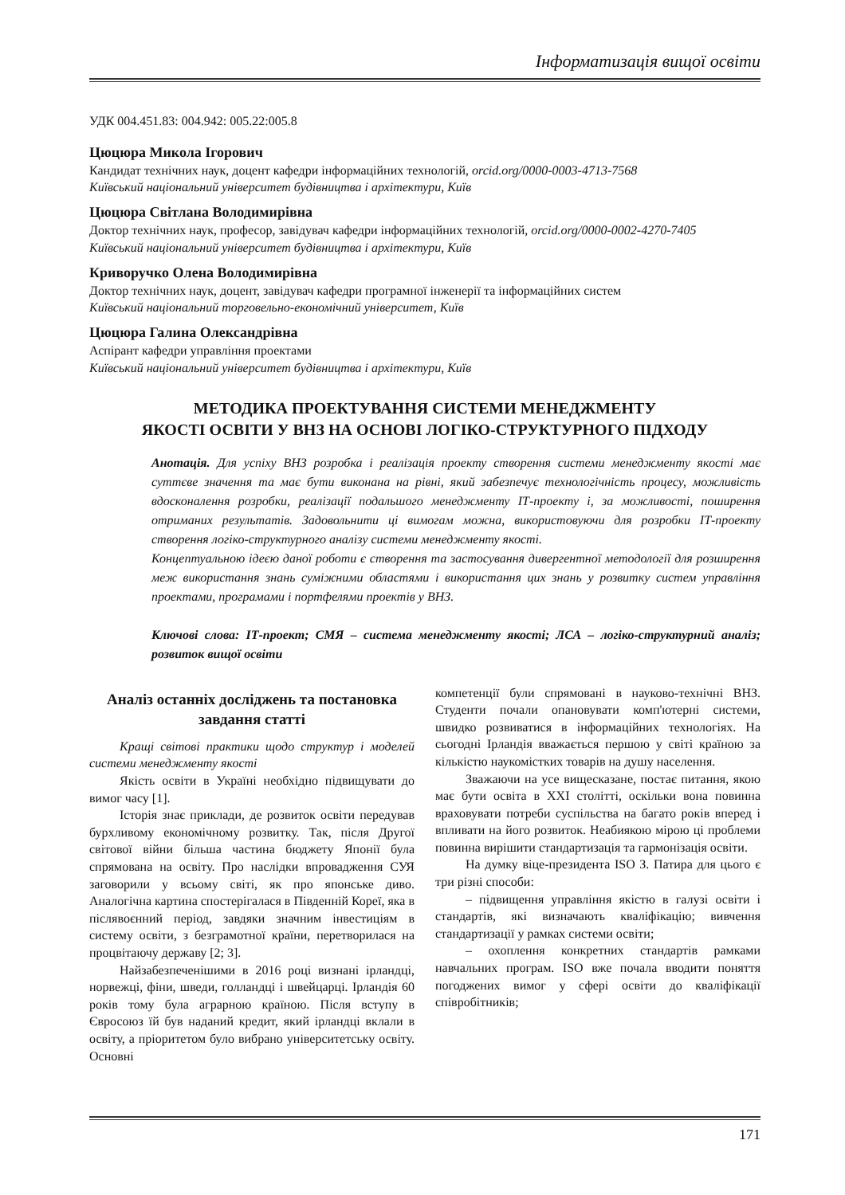Інформатизація вищої освіти
УДК 004.451.83: 004.942: 005.22:005.8
Цюцюра Микола Ігорович
Кандидат технічних наук, доцент кафедри інформаційних технологій, orcid.org/0000-0003-4713-7568
Київський національний університет будівництва і архітектури, Київ
Цюцюра Світлана Володимирівна
Доктор технічних наук, професор, завідувач кафедри інформаційних технологій, orcid.org/0000-0002-4270-7405
Київський національний університет будівництва і архітектури, Київ
Криворучко Олена Володимирівна
Доктор технічних наук, доцент, завідувач кафедри програмної інженерії та інформаційних систем
Київський національний торговельно-економічний університет, Київ
Цюцюра Галина Олександрівна
Аспірант кафедри управління проектами
Київський національний університет будівництва і архітектури, Київ
МЕТОДИКА ПРОЕКТУВАННЯ СИСТЕМИ МЕНЕДЖМЕНТУ
ЯКОСТІ ОСВІТИ У ВНЗ НА ОСНОВІ ЛОГІКО-СТРУКТУРНОГО ПІДХОДУ
Анотація. Для успіху ВНЗ розробка і реалізація проекту створення системи менеджменту якості має суттєве значення та має бути виконана на рівні, який забезпечує технологічність процесу, можливість вдосконалення розробки, реалізації подальшого менеджменту ІТ-проекту і, за можливості, поширення отриманих результатів. Задовольнити ці вимогам можна, використовуючи для розробки ІТ-проекту створення логіко-структурного аналізу системи менеджменту якості.
Концептуальною ідеєю даної роботи є створення та застосування дивергентної методології для розширення меж використання знань суміжними областями і використання цих знань у розвитку систем управління проектами, програмами і портфелями проектів у ВНЗ.
Ключові слова: ІТ-проект; СМЯ – система менеджменту якості; ЛСА – логіко-структурний аналіз; розвиток вищої освіти
Аналіз останніх досліджень та постановка завдання статті
Кращі світові практики щодо структур і моделей системи менеджменту якості
Якість освіти в Україні необхідно підвищувати до вимог часу [1].
Історія знає приклади, де розвиток освіти передував бурхливому економічному розвитку. Так, після Другої світової війни більша частина бюджету Японії була спрямована на освіту. Про наслідки впровадження СУЯ заговорили у всьому світі, як про японське диво. Аналогічна картина спостерігалася в Південній Кореї, яка в післявоєнний період, завдяки значним інвестиціям в систему освіти, з безграмотної країни, перетворилася на процвітаючу державу [2; 3].
Найзабезпеченішими в 2016 році визнані ірландці, норвежці, фіни, шведи, голландці і швейцарці. Ірландія 60 років тому була аграрною країною. Після вступу в Євросоюз їй був наданий кредит, який ірландці вклали в освіту, а пріоритетом було вибрано університетську освіту. Основні
компетенції були спрямовані в науково-технічні ВНЗ. Студенти почали опановувати комп'ютерні системи, швидко розвиватися в інформаційних технологіях. На сьогодні Ірландія вважається першою у світі країною за кількістю наукомістких товарів на душу населення.
Зважаючи на усе вищесказане, постає питання, якою має бути освіта в XXI столітті, оскільки вона повинна враховувати потреби суспільства на багато років вперед і впливати на його розвиток. Неабиякою мірою ці проблеми повинна вирішити стандартизація та гармонізація освіти.
На думку віце-президента ISO З. Патира для цього є три різні способи:
– підвищення управління якістю в галузі освіти і стандартів, які визначають кваліфікацію; вивчення стандартизації у рамках системи освіти;
– охоплення конкретних стандартів рамками навчальних програм. ISO вже почала вводити поняття погоджених вимог у сфері освіти до кваліфікації співробітників;
171